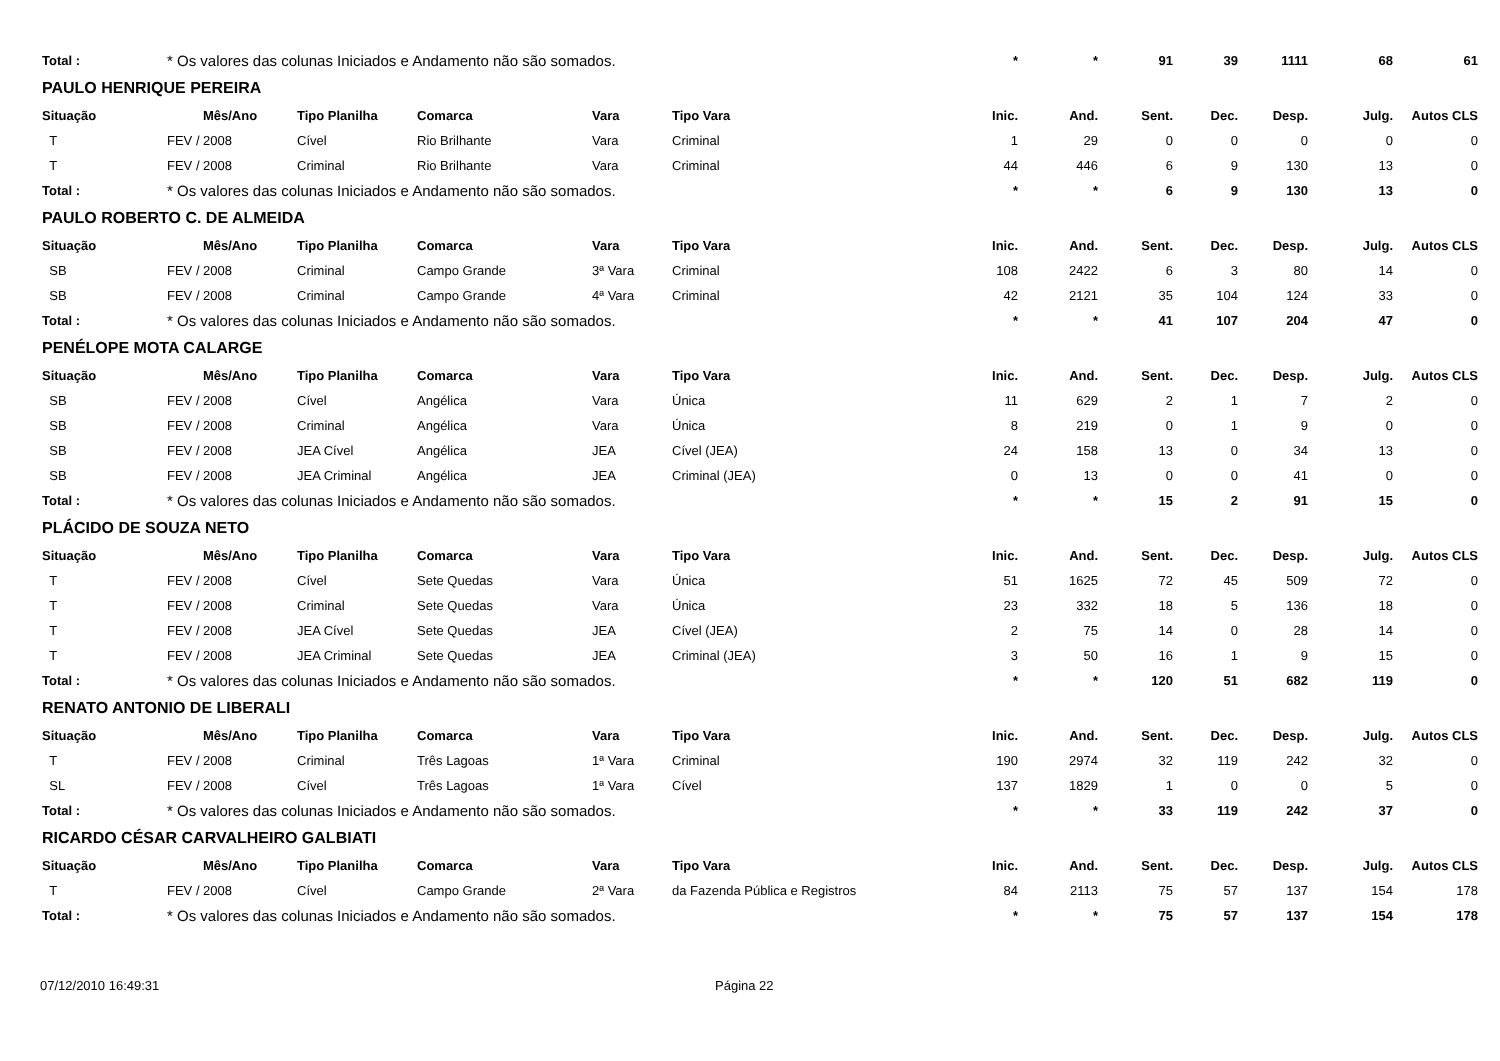| Total : | * Os valores das colunas Iniciados e Andamento não são somados. | | | | | * | * | 91 | 39 | 1111 | 68 | 61 |
| PAULO HENRIQUE PEREIRA | | | | | | | | | | | | |
| Situação | Mês/Ano | Tipo Planilha | Comarca | Vara | Tipo Vara | Inic. | And. | Sent. | Dec. | Desp. | Julg. | Autos CLS |
| T | FEV / 2008 | Cível | Rio Brilhante | Vara | Criminal | 1 | 29 | 0 | 0 | 0 | 0 | 0 |
| T | FEV / 2008 | Criminal | Rio Brilhante | Vara | Criminal | 44 | 446 | 6 | 9 | 130 | 13 | 0 |
| Total : | * Os valores das colunas Iniciados e Andamento não são somados. | | | | | * | * | 6 | 9 | 130 | 13 | 0 |
| PAULO ROBERTO C. DE ALMEIDA | | | | | | | | | | | | |
| Situação | Mês/Ano | Tipo Planilha | Comarca | Vara | Tipo Vara | Inic. | And. | Sent. | Dec. | Desp. | Julg. | Autos CLS |
| SB | FEV / 2008 | Criminal | Campo Grande | 3ª Vara | Criminal | 108 | 2422 | 6 | 3 | 80 | 14 | 0 |
| SB | FEV / 2008 | Criminal | Campo Grande | 4ª Vara | Criminal | 42 | 2121 | 35 | 104 | 124 | 33 | 0 |
| Total : | * Os valores das colunas Iniciados e Andamento não são somados. | | | | | * | * | 41 | 107 | 204 | 47 | 0 |
| PENÉLOPE MOTA CALARGE | | | | | | | | | | | | |
| Situação | Mês/Ano | Tipo Planilha | Comarca | Vara | Tipo Vara | Inic. | And. | Sent. | Dec. | Desp. | Julg. | Autos CLS |
| SB | FEV / 2008 | Cível | Angélica | Vara | Única | 11 | 629 | 2 | 1 | 7 | 2 | 0 |
| SB | FEV / 2008 | Criminal | Angélica | Vara | Única | 8 | 219 | 0 | 1 | 9 | 0 | 0 |
| SB | FEV / 2008 | JEA Cível | Angélica | JEA | Cível (JEA) | 24 | 158 | 13 | 0 | 34 | 13 | 0 |
| SB | FEV / 2008 | JEA Criminal | Angélica | JEA | Criminal (JEA) | 0 | 13 | 0 | 0 | 41 | 0 | 0 |
| Total : | * Os valores das colunas Iniciados e Andamento não são somados. | | | | | * | * | 15 | 2 | 91 | 15 | 0 |
| PLÁCIDO DE SOUZA NETO | | | | | | | | | | | | |
| Situação | Mês/Ano | Tipo Planilha | Comarca | Vara | Tipo Vara | Inic. | And. | Sent. | Dec. | Desp. | Julg. | Autos CLS |
| T | FEV / 2008 | Cível | Sete Quedas | Vara | Única | 51 | 1625 | 72 | 45 | 509 | 72 | 0 |
| T | FEV / 2008 | Criminal | Sete Quedas | Vara | Única | 23 | 332 | 18 | 5 | 136 | 18 | 0 |
| T | FEV / 2008 | JEA Cível | Sete Quedas | JEA | Cível (JEA) | 2 | 75 | 14 | 0 | 28 | 14 | 0 |
| T | FEV / 2008 | JEA Criminal | Sete Quedas | JEA | Criminal (JEA) | 3 | 50 | 16 | 1 | 9 | 15 | 0 |
| Total : | * Os valores das colunas Iniciados e Andamento não são somados. | | | | | * | * | 120 | 51 | 682 | 119 | 0 |
| RENATO ANTONIO DE LIBERALI | | | | | | | | | | | | |
| Situação | Mês/Ano | Tipo Planilha | Comarca | Vara | Tipo Vara | Inic. | And. | Sent. | Dec. | Desp. | Julg. | Autos CLS |
| T | FEV / 2008 | Criminal | Três Lagoas | 1ª Vara | Criminal | 190 | 2974 | 32 | 119 | 242 | 32 | 0 |
| SL | FEV / 2008 | Cível | Três Lagoas | 1ª Vara | Cível | 137 | 1829 | 1 | 0 | 0 | 5 | 0 |
| Total : | * Os valores das colunas Iniciados e Andamento não são somados. | | | | | * | * | 33 | 119 | 242 | 37 | 0 |
| RICARDO CÉSAR CARVALHEIRO GALBIATI | | | | | | | | | | | | |
| Situação | Mês/Ano | Tipo Planilha | Comarca | Vara | Tipo Vara | Inic. | And. | Sent. | Dec. | Desp. | Julg. | Autos CLS |
| T | FEV / 2008 | Cível | Campo Grande | 2ª Vara | da Fazenda Pública e Registros | 84 | 2113 | 75 | 57 | 137 | 154 | 178 |
| Total : | * Os valores das colunas Iniciados e Andamento não são somados. | | | | | * | * | 75 | 57 | 137 | 154 | 178 |
07/12/2010 16:49:31 Página 22